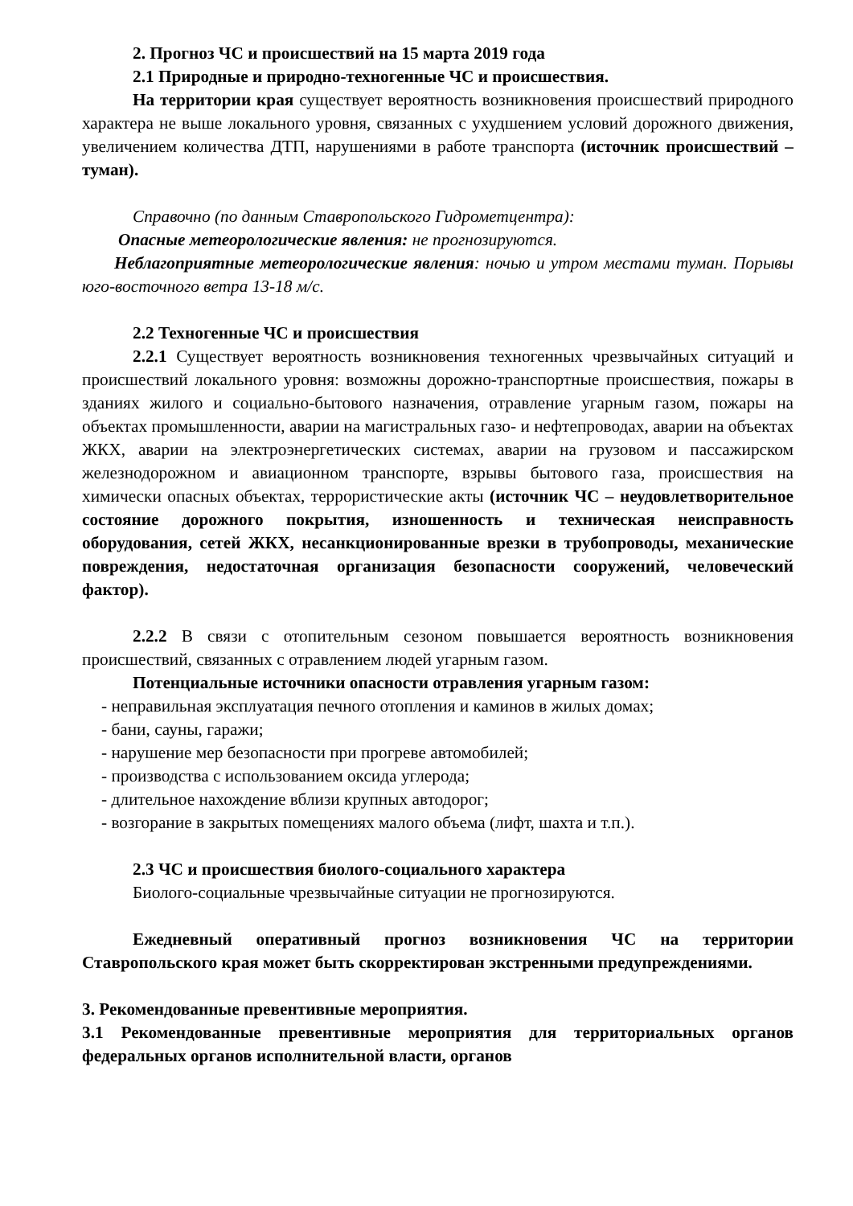2. Прогноз ЧС и происшествий на 15 марта 2019 года
2.1 Природные и природно-техногенные ЧС и происшествия.
На территории края существует вероятность возникновения происшествий природного характера не выше локального уровня, связанных с ухудшением условий дорожного движения, увеличением количества ДТП, нарушениями в работе транспорта (источник происшествий – туман).
Справочно (по данным Ставропольского Гидрометцентра):
Опасные метеорологические явления: не прогнозируются.
Неблагоприятные метеорологические явления: ночью и утром местами туман. Порывы юго-восточного ветра 13-18 м/с.
2.2 Техногенные ЧС и происшествия
2.2.1 Существует вероятность возникновения техногенных чрезвычайных ситуаций и происшествий локального уровня: возможны дорожно-транспортные происшествия, пожары в зданиях жилого и социально-бытового назначения, отравление угарным газом, пожары на объектах промышленности, аварии на магистральных газо- и нефтепроводах, аварии на объектах ЖКХ, аварии на электроэнергетических системах, аварии на грузовом и пассажирском железнодорожном и авиационном транспорте, взрывы бытового газа, происшествия на химически опасных объектах, террористические акты (источник ЧС – неудовлетворительное состояние дорожного покрытия, изношенность и техническая неисправность оборудования, сетей ЖКХ, несанкционированные врезки в трубопроводы, механические повреждения, недостаточная организация безопасности сооружений, человеческий фактор).
2.2.2 В связи с отопительным сезоном повышается вероятность возникновения происшествий, связанных с отравлением людей угарным газом.
Потенциальные источники опасности отравления угарным газом:
- неправильная эксплуатация печного отопления и каминов в жилых домах;
- бани, сауны, гаражи;
- нарушение мер безопасности при прогреве автомобилей;
- производства с использованием оксида углерода;
- длительное нахождение вблизи крупных автодорог;
- возгорание в закрытых помещениях малого объема (лифт, шахта и т.п.).
2.3 ЧС и происшествия биолого-социального характера
Биолого-социальные чрезвычайные ситуации не прогнозируются.
Ежедневный оперативный прогноз возникновения ЧС на территории Ставропольского края может быть скорректирован экстренными предупреждениями.
3. Рекомендованные превентивные мероприятия.
3.1 Рекомендованные превентивные мероприятия для территориальных органов федеральных органов исполнительной власти, органов